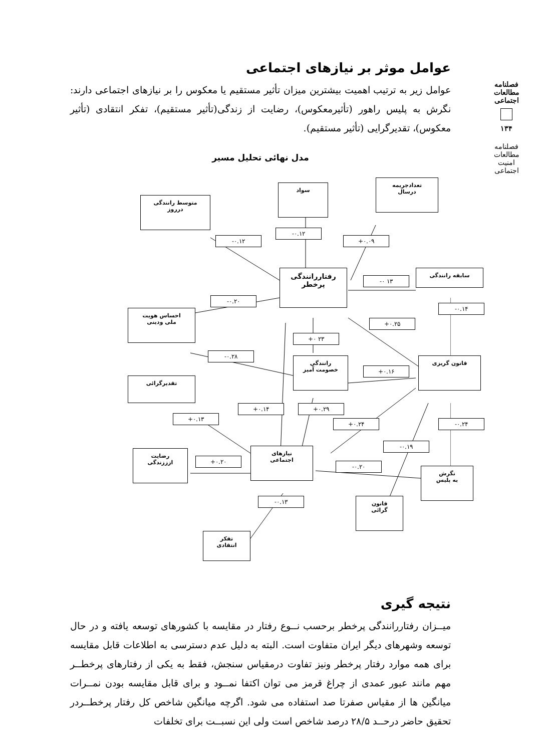فصلنامه مطالعات اجتماعی
۱۳۴
فصلنامه مطالعات امنیت اجتماعی
عوامل موثر بر نیازهای اجتماعی
عوامل زیر به ترتیب اهمیت بیشترین میزان تأثیر مستقیم یا معکوس را بر نیازهای اجتماعی دارند: نگرش به پلیس راهور (تأثیرمعکوس)، رضایت از زندگی(تأثیر مستقیم)، تفکر انتقادی (تأثیر معکوس)، تقدیرگرایی (تأثیر مستقیم).
مدل نهائی تحلیل مسیر
متوسط رانندگی
درروز
سواد
تعدادجریمه
درسال
-۰.۱۲
-۰.۱۲
+۰.۰۹
رفتاررانندگی
پرخطر
سابقه رانندگی
-۰ ۱۳
-۰.۲۰
-۰.۱۴
احساس هویت
ملی ودینی
+۰.۲۵
+۰ ۲۳
-۰.۲۸
رانندگی
خصومت آمیز
+۰.۱۶
قانون گریزی
تقدیرگرائی
+۰.۱۴ +۰.۲۹
+۰.۱۳
+۰.۲۴ -۰.۲۴
-۰.۱۹
رضایت
ازززندگی
+۰.۲۰
نیازهای
اجتماعی
-۰.۲۰
نگرش
به پلیس
-۰.۱۳
قانون
گرائی
تفکر
انتقادی
نتیجه گیری
میــزان رفتاررانندگی پرخطر برحسب نــوع رفتار در مقایسه با کشورهای توسعه یافته و در حال توسعه وشهرهای دیگر ایران متفاوت است. البته به دلیل عدم دسترسی به اطلاعات قابل مقایسه برای همه موارد رفتار پرخطر ونیز تفاوت درمقیاس سنجش، فقط به یکی از رفتارهای پرخطــر مهم مانند عبور عمدی از چراغ قرمز می توان اکتفا نمــود و برای قابل مقایسه بودن نمــرات میانگین ها از مقیاس صفرتا صد استفاده می شود. اگرچه میانگین شاخص کل رفتار پرخطــردر تحقیق حاضر درحــد ۲۸/۵ درصد شاخص است ولی این نسبــت برای تخلفات